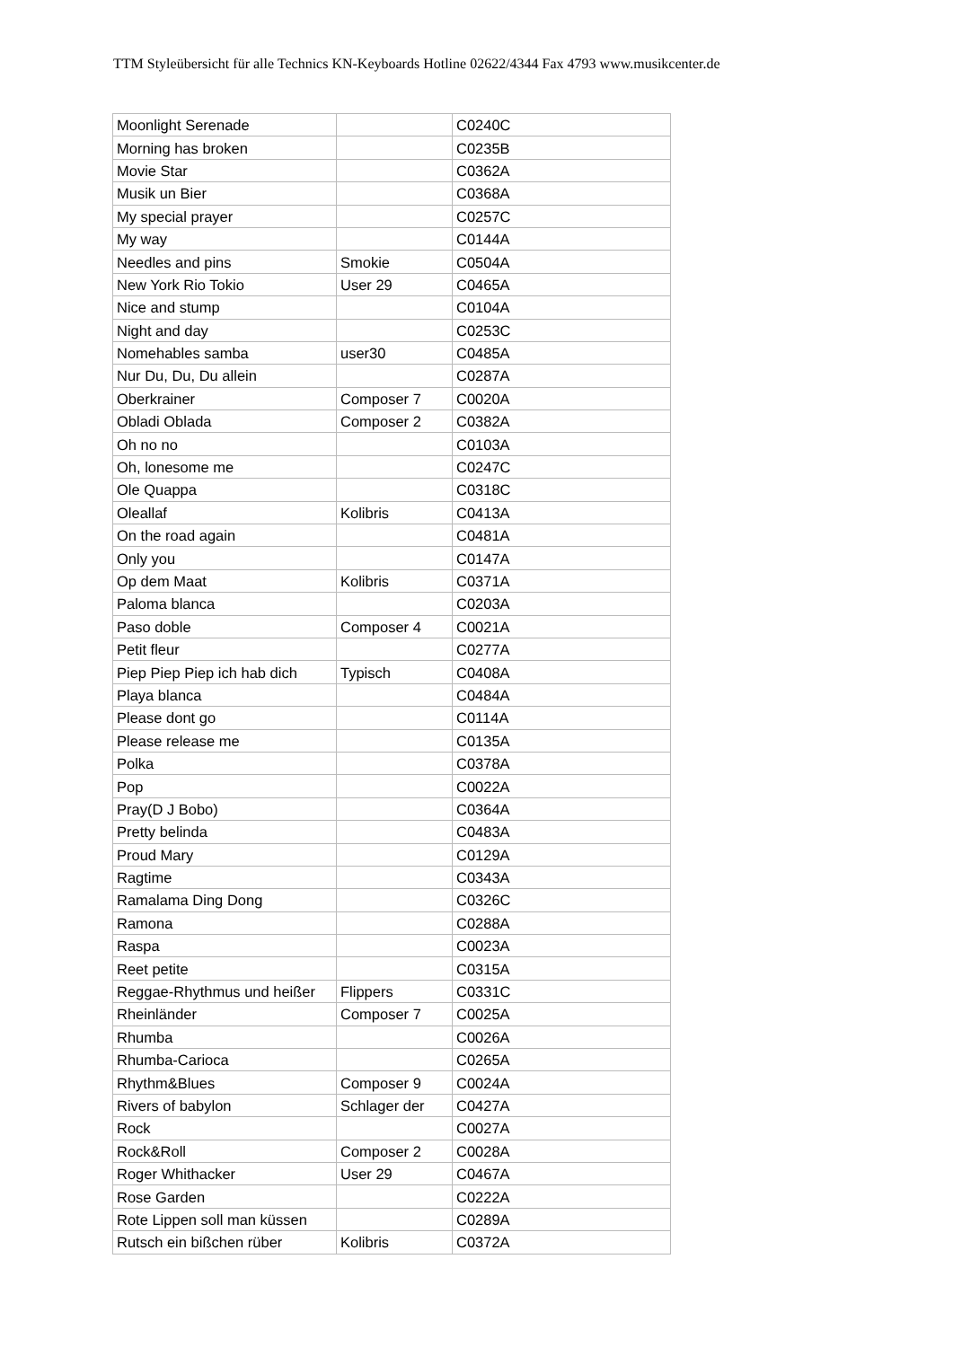TTM Styleübersicht für alle Technics KN-Keyboards Hotline 02622/4344 Fax 4793 www.musikcenter.de
| Moonlight Serenade | | C0240C |
| Morning has broken | | C0235B |
| Movie Star | | C0362A |
| Musik un Bier | | C0368A |
| My special prayer | | C0257C |
| My way | | C0144A |
| Needles and pins | Smokie | C0504A |
| New York Rio Tokio | User 29 | C0465A |
| Nice and stump | | C0104A |
| Night and day | | C0253C |
| Nomehables samba | user30 | C0485A |
| Nur Du, Du, Du allein | | C0287A |
| Oberkrainer | Composer 7 | C0020A |
| Obladi Oblada | Composer 2 | C0382A |
| Oh no no | | C0103A |
| Oh, lonesome me | | C0247C |
| Ole Quappa | | C0318C |
| Oleallaf | Kolibris | C0413A |
| On the road again | | C0481A |
| Only you | | C0147A |
| Op dem Maat | Kolibris | C0371A |
| Paloma blanca | | C0203A |
| Paso doble | Composer 4 | C0021A |
| Petit fleur | | C0277A |
| Piep Piep Piep ich hab dich | Typisch | C0408A |
| Playa blanca | | C0484A |
| Please dont go | | C0114A |
| Please release me | | C0135A |
| Polka | | C0378A |
| Pop | | C0022A |
| Pray(D J Bobo) | | C0364A |
| Pretty belinda | | C0483A |
| Proud Mary | | C0129A |
| Ragtime | | C0343A |
| Ramalama Ding Dong | | C0326C |
| Ramona | | C0288A |
| Raspa | | C0023A |
| Reet petite | | C0315A |
| Reggae-Rhythmus und heißer | Flippers | C0331C |
| Rheinländer | Composer 7 | C0025A |
| Rhumba | | C0026A |
| Rhumba-Carioca | | C0265A |
| Rhythm&Blues | Composer 9 | C0024A |
| Rivers of babylon | Schlager der | C0427A |
| Rock | | C0027A |
| Rock&Roll | Composer 2 | C0028A |
| Roger Whithacker | User 29 | C0467A |
| Rose Garden | | C0222A |
| Rote Lippen soll man küssen | | C0289A |
| Rutsch ein bißchen rüber | Kolibris | C0372A |